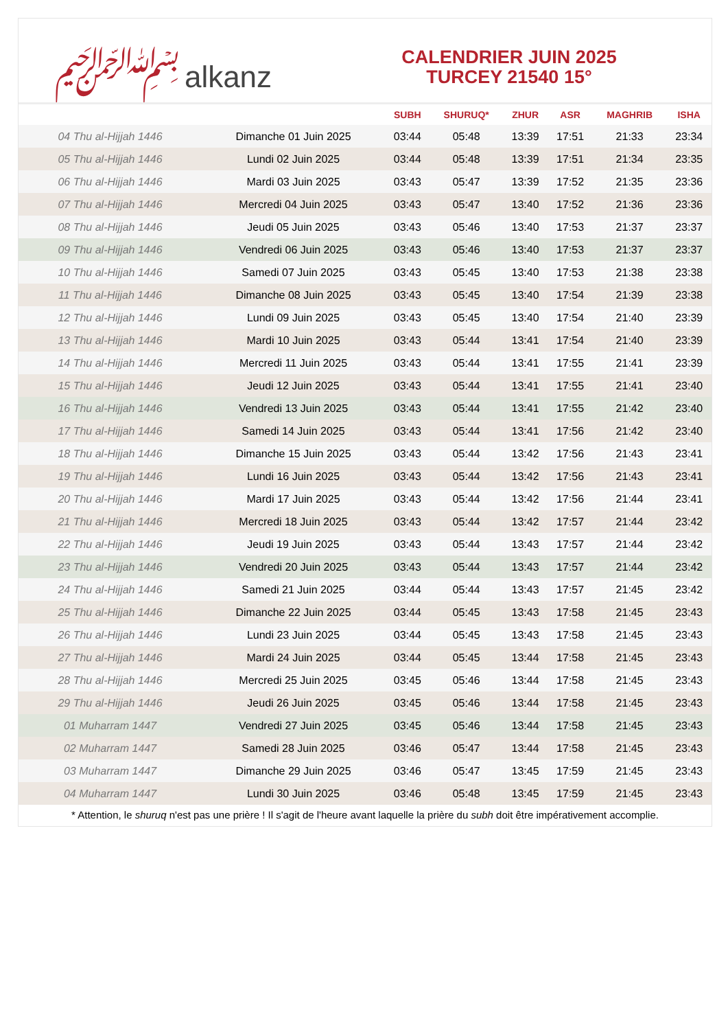﷽ alkanz
CALENDRIER JUIN 2025
TURCEY 21540 15°
| | | SUBH | SHURUQ* | ZHUR | ASR | MAGHRIB | ISHA |
| --- | --- | --- | --- | --- | --- | --- | --- |
| 04 Thu al-Hijjah 1446 | Dimanche 01 Juin 2025 | 03:44 | 05:48 | 13:39 | 17:51 | 21:33 | 23:34 |
| 05 Thu al-Hijjah 1446 | Lundi 02 Juin 2025 | 03:44 | 05:48 | 13:39 | 17:51 | 21:34 | 23:35 |
| 06 Thu al-Hijjah 1446 | Mardi 03 Juin 2025 | 03:43 | 05:47 | 13:39 | 17:52 | 21:35 | 23:36 |
| 07 Thu al-Hijjah 1446 | Mercredi 04 Juin 2025 | 03:43 | 05:47 | 13:40 | 17:52 | 21:36 | 23:36 |
| 08 Thu al-Hijjah 1446 | Jeudi 05 Juin 2025 | 03:43 | 05:46 | 13:40 | 17:53 | 21:37 | 23:37 |
| 09 Thu al-Hijjah 1446 | Vendredi 06 Juin 2025 | 03:43 | 05:46 | 13:40 | 17:53 | 21:37 | 23:37 |
| 10 Thu al-Hijjah 1446 | Samedi 07 Juin 2025 | 03:43 | 05:45 | 13:40 | 17:53 | 21:38 | 23:38 |
| 11 Thu al-Hijjah 1446 | Dimanche 08 Juin 2025 | 03:43 | 05:45 | 13:40 | 17:54 | 21:39 | 23:38 |
| 12 Thu al-Hijjah 1446 | Lundi 09 Juin 2025 | 03:43 | 05:45 | 13:40 | 17:54 | 21:40 | 23:39 |
| 13 Thu al-Hijjah 1446 | Mardi 10 Juin 2025 | 03:43 | 05:44 | 13:41 | 17:54 | 21:40 | 23:39 |
| 14 Thu al-Hijjah 1446 | Mercredi 11 Juin 2025 | 03:43 | 05:44 | 13:41 | 17:55 | 21:41 | 23:39 |
| 15 Thu al-Hijjah 1446 | Jeudi 12 Juin 2025 | 03:43 | 05:44 | 13:41 | 17:55 | 21:41 | 23:40 |
| 16 Thu al-Hijjah 1446 | Vendredi 13 Juin 2025 | 03:43 | 05:44 | 13:41 | 17:55 | 21:42 | 23:40 |
| 17 Thu al-Hijjah 1446 | Samedi 14 Juin 2025 | 03:43 | 05:44 | 13:41 | 17:56 | 21:42 | 23:40 |
| 18 Thu al-Hijjah 1446 | Dimanche 15 Juin 2025 | 03:43 | 05:44 | 13:42 | 17:56 | 21:43 | 23:41 |
| 19 Thu al-Hijjah 1446 | Lundi 16 Juin 2025 | 03:43 | 05:44 | 13:42 | 17:56 | 21:43 | 23:41 |
| 20 Thu al-Hijjah 1446 | Mardi 17 Juin 2025 | 03:43 | 05:44 | 13:42 | 17:56 | 21:44 | 23:41 |
| 21 Thu al-Hijjah 1446 | Mercredi 18 Juin 2025 | 03:43 | 05:44 | 13:42 | 17:57 | 21:44 | 23:42 |
| 22 Thu al-Hijjah 1446 | Jeudi 19 Juin 2025 | 03:43 | 05:44 | 13:43 | 17:57 | 21:44 | 23:42 |
| 23 Thu al-Hijjah 1446 | Vendredi 20 Juin 2025 | 03:43 | 05:44 | 13:43 | 17:57 | 21:44 | 23:42 |
| 24 Thu al-Hijjah 1446 | Samedi 21 Juin 2025 | 03:44 | 05:44 | 13:43 | 17:57 | 21:45 | 23:42 |
| 25 Thu al-Hijjah 1446 | Dimanche 22 Juin 2025 | 03:44 | 05:45 | 13:43 | 17:58 | 21:45 | 23:43 |
| 26 Thu al-Hijjah 1446 | Lundi 23 Juin 2025 | 03:44 | 05:45 | 13:43 | 17:58 | 21:45 | 23:43 |
| 27 Thu al-Hijjah 1446 | Mardi 24 Juin 2025 | 03:44 | 05:45 | 13:44 | 17:58 | 21:45 | 23:43 |
| 28 Thu al-Hijjah 1446 | Mercredi 25 Juin 2025 | 03:45 | 05:46 | 13:44 | 17:58 | 21:45 | 23:43 |
| 29 Thu al-Hijjah 1446 | Jeudi 26 Juin 2025 | 03:45 | 05:46 | 13:44 | 17:58 | 21:45 | 23:43 |
| 01 Muharram 1447 | Vendredi 27 Juin 2025 | 03:45 | 05:46 | 13:44 | 17:58 | 21:45 | 23:43 |
| 02 Muharram 1447 | Samedi 28 Juin 2025 | 03:46 | 05:47 | 13:44 | 17:58 | 21:45 | 23:43 |
| 03 Muharram 1447 | Dimanche 29 Juin 2025 | 03:46 | 05:47 | 13:45 | 17:59 | 21:45 | 23:43 |
| 04 Muharram 1447 | Lundi 30 Juin 2025 | 03:46 | 05:48 | 13:45 | 17:59 | 21:45 | 23:43 |
* Attention, le shuruq n'est pas une prière ! Il s'agit de l'heure avant laquelle la prière du subh doit être impérativement accomplie.